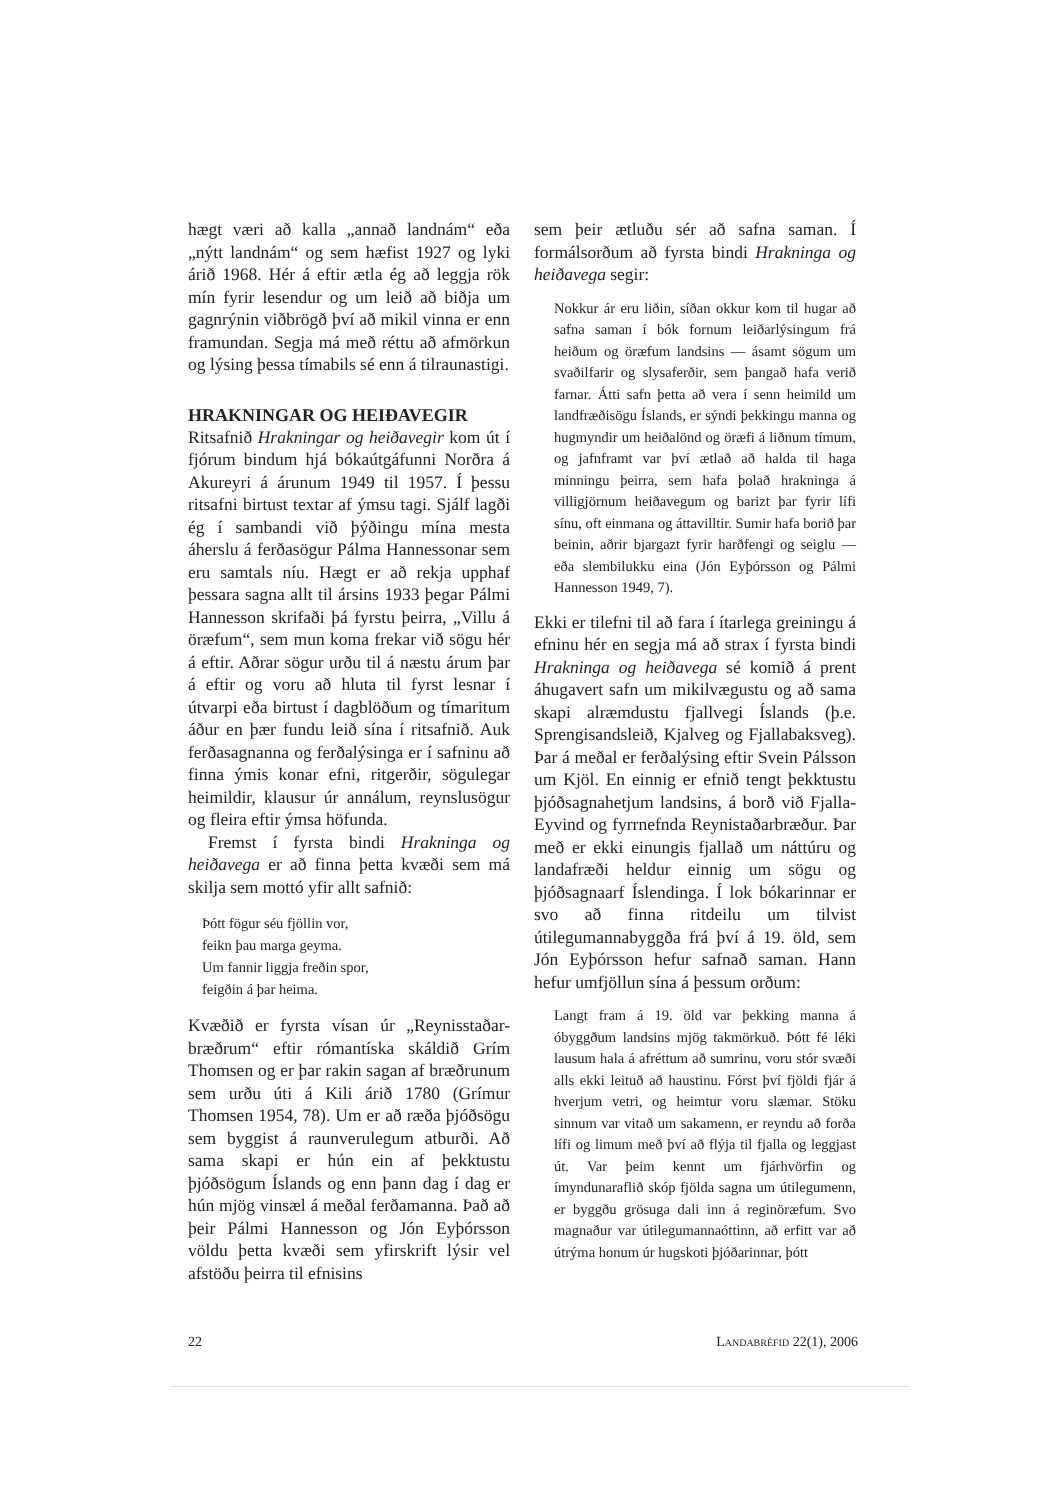hægt væri að kalla „annað landnám“ eða „nýtt landnám“ og sem hæfist 1927 og lyki árið 1968. Hér á eftir ætla ég að leggja rök mín fyrir lesendur og um leið að biðja um gagnrýnin viðbrögð því að mikil vinna er enn framundan. Segja má með réttu að afmörkun og lýsing þessa tímabils sé enn á tilraunastigi.
HRAKNINGAR OG HEIÐAVEGIR
Ritsafnið Hrakningar og heiðavegir kom út í fjórum bindum hjá bókaútgáfunni Norðra á Akureyri á árunum 1949 til 1957. Í þessu ritsafni birtust textar af ýmsu tagi. Sjálf lagði ég í sambandi við þýðingu mína mesta áherslu á ferðasögur Pálma Hannessonar sem eru samtals níu. Hægt er að rekja upphaf þessara sagna allt til ársins 1933 þegar Pálmi Hannesson skrifaði þá fyrstu þeirra, „Villu á öræfum“, sem mun koma frekar við sögu hér á eftir. Aðrar sögur urðu til á næstu árum þar á eftir og voru að hluta til fyrst lesnar í útvarpi eða birtust í dagblöðum og tímaritum áður en þær fundu leið sína í ritsafnið. Auk ferðasagnanna og ferðalýsinga er í safninu að finna ýmis konar efni, ritgerðir, sögulegar heimildir, klausur úr annálum, reynslusögur og fleira eftir ýmsa höfunda.
Fremst í fyrsta bindi Hrakninga og heiðavega er að finna þetta kvæði sem má skilja sem mottó yfir allt safnið:
Þótt fögur séu fjöllin vor,
feikn þau marga geyma.
Um fannir liggja freðin spor,
feigðin á þar heima.
Kvæðið er fyrsta vísan úr „Reynisstaðar-bræðrum“ eftir rómantíska skáldið Grím Thomsen og er þar rakin sagan af bræðrunum sem urðu úti á Kili árið 1780 (Grímur Thomsen 1954, 78). Um er að ræða þjóðsögu sem byggist á raunverulegum atburði. Að sama skapi er hún ein af þekktustu þjóðsögum Íslands og enn þann dag í dag er hún mjög vinsæl á meðal ferðamanna. Það að þeir Pálmi Hannesson og Jón Eyþórsson völdu þetta kvæði sem yfirskrift lýsir vel afstöðu þeirra til efnisins
sem þeir ætluðu sér að safna saman. Í formálsorðum að fyrsta bindi Hrakninga og heiðavega segir:
Nokkur ár eru liðin, síðan okkur kom til hugar að safna saman í bók fornum leiðarlýsingum frá heiðum og öræfum landsins — ásamt sögum um svaðilfarir og slysaferðir, sem þangað hafa verið farnar. Átti safn þetta að vera í senn heimild um landfræðisögu Íslands, er sýndi þekkingu manna og hugmyndir um heiðalönd og öræfi á liðnum tímum, og jafnframt var því ætlað að halda til haga minningu þeirra, sem hafa þolað hrakninga á villigjörnum heiðavegum og barizt þar fyrir lífi sínu, oft einmana og áttavilltir. Sumir hafa borið þar beinin, aðrir bjargazt fyrir harðfengi og seiglu — eða slembilukku eina (Jón Eyþórsson og Pálmi Hannesson 1949, 7).
Ekki er tilefni til að fara í ítarlega greiningu á efninu hér en segja má að strax í fyrsta bindi Hrakninga og heiðavega sé komið á prent áhugavert safn um mikilvægustu og að sama skapi alræmdustu fjallvegi Íslands (þ.e. Sprengisandsleið, Kjalveg og Fjallabaksveg). Þar á meðal er ferðalýsing eftir Svein Pálsson um Kjöl. En einnig er efnið tengt þekktustu þjóðsagnahetjum landsins, á borð við Fjalla-Eyvind og fyrrnefnda Reynistaðarbræður. Þar með er ekki einungis fjallað um náttúru og landafræði heldur einnig um sögu og þjóðsagnaarf Íslendinga. Í lok bókarinnar er svo að finna ritdeilu um tilvist útilegumannabyggða frá því á 19. öld, sem Jón Eyþórsson hefur safnað saman. Hann hefur umfjöllun sína á þessum orðum:
Langt fram á 19. öld var þekking manna á óbyggðum landsins mjög takmörkuð. Þótt fé léki lausum hala á afréttum að sumrinu, voru stór svæði alls ekki leituð að haustinu. Fórst því fjöldi fjár á hverjum vetri, og heimtur voru slæmar. Stöku sinnum var vitað um sakamenn, er reyndu að forða lífi og limum með því að flýja til fjalla og leggjast út. Var þeim kennt um fjárhvörfin og ímyndunaraflið skóp fjölda sagna um útilegumenn, er byggðu grösuga dali inn á reginöræfum. Svo magnaður var útilegumannaóttinn, að erfitt var að útrýma honum úr hugskoti þjóðarinnar, þótt
22 LANDABRÉFID 22(1), 2006